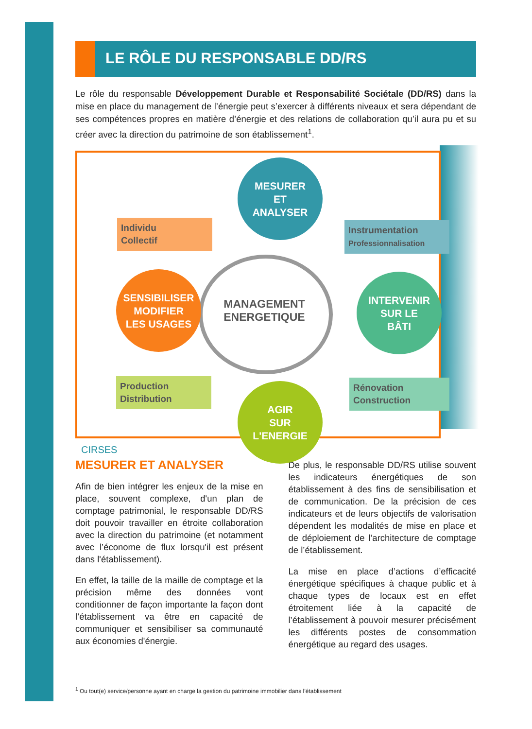LE RÔLE DU RESPONSABLE DD/RS
Le rôle du responsable Développement Durable et Responsabilité Sociétale (DD/RS) dans la mise en place du management de l’énergie peut s’exercer à différents niveaux et sera dépendant de ses compétences propres en matière d’énergie et des relations de collaboration qu’il aura pu et su créer avec la direction du patrimoine de son établissement<sup>1</sup>.
MANAGEMENT
ENERGETIQUE
MESURER
ET
ANALYSER
SENSIBILISER
MODIFIER
LES USAGES
INTERVENIR
SUR LE
BÂTI
AGIR
SUR
L'ENERGIE
Individu
Collectif
Instrumentation
Professionnalisation
Production
Distribution
Rénovation
Construction
CIRSES
MESURER ET ANALYSER
Afin de bien intégrer les enjeux de la mise en place, souvent complexe, d'un plan de comptage patrimonial, le responsable DD/RS doit pouvoir travailler en étroite collaboration avec la direction du patrimoine (et notamment avec l’économe de flux lorsqu'il est présent dans l'établissement).
En effet, la taille de la maille de comptage et la précision même des données vont conditionner de façon importante la façon dont l’établissement va être en capacité de communiquer et sensibiliser sa communauté aux économies d'énergie.
De plus, le responsable DD/RS utilise souvent les indicateurs énergétiques de son établissement à des fins de sensibilisation et de communication. De la précision de ces indicateurs et de leurs objectifs de valorisation dépendent les modalités de mise en place et de déploiement de l’architecture de comptage de l’établissement.
La mise en place d’actions d’efficacité énergétique spécifiques à chaque public et à chaque types de locaux est en effet étroitement liée à la capacité de l’établissement à pouvoir mesurer précisément les différents postes de consommation énergétique au regard des usages.
<sup>1</sup> Ou tout(e) service/personne ayant en charge la gestion du patrimoine immobilier dans l’établissement